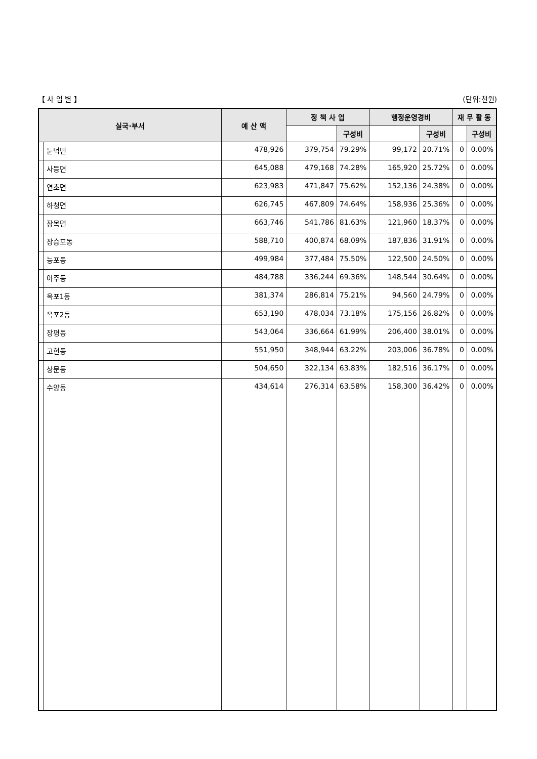【 사 업 별 】 (단위:천원)
| 실국·부서 | | 예 산 액 | 정 책 사 업 | | 행정운영경비 | | 재 무 활 동 | |
| --- | --- | --- | --- | --- | --- | --- | --- | --- |
| | | | | 구성비 | | 구성비 | | 구성비 |
| | 둔덕면 | 478,926 | 379,754 | 79.29% | 99,172 | 20.71% | 0 | 0.00% |
| | 사등면 | 645,088 | 479,168 | 74.28% | 165,920 | 25.72% | 0 | 0.00% |
| | 연초면 | 623,983 | 471,847 | 75.62% | 152,136 | 24.38% | 0 | 0.00% |
| | 하청면 | 626,745 | 467,809 | 74.64% | 158,936 | 25.36% | 0 | 0.00% |
| | 장목면 | 663,746 | 541,786 | 81.63% | 121,960 | 18.37% | 0 | 0.00% |
| | 장승포동 | 588,710 | 400,874 | 68.09% | 187,836 | 31.91% | 0 | 0.00% |
| | 능포동 | 499,984 | 377,484 | 75.50% | 122,500 | 24.50% | 0 | 0.00% |
| | 아주동 | 484,788 | 336,244 | 69.36% | 148,544 | 30.64% | 0 | 0.00% |
| | 옥포1동 | 381,374 | 286,814 | 75.21% | 94,560 | 24.79% | 0 | 0.00% |
| | 옥포2동 | 653,190 | 478,034 | 73.18% | 175,156 | 26.82% | 0 | 0.00% |
| | 장평동 | 543,064 | 336,664 | 61.99% | 206,400 | 38.01% | 0 | 0.00% |
| | 고현동 | 551,950 | 348,944 | 63.22% | 203,006 | 36.78% | 0 | 0.00% |
| | 상문동 | 504,650 | 322,134 | 63.83% | 182,516 | 36.17% | 0 | 0.00% |
| | 수양동 | 434,614 | 276,314 | 63.58% | 158,300 | 36.42% | 0 | 0.00% |